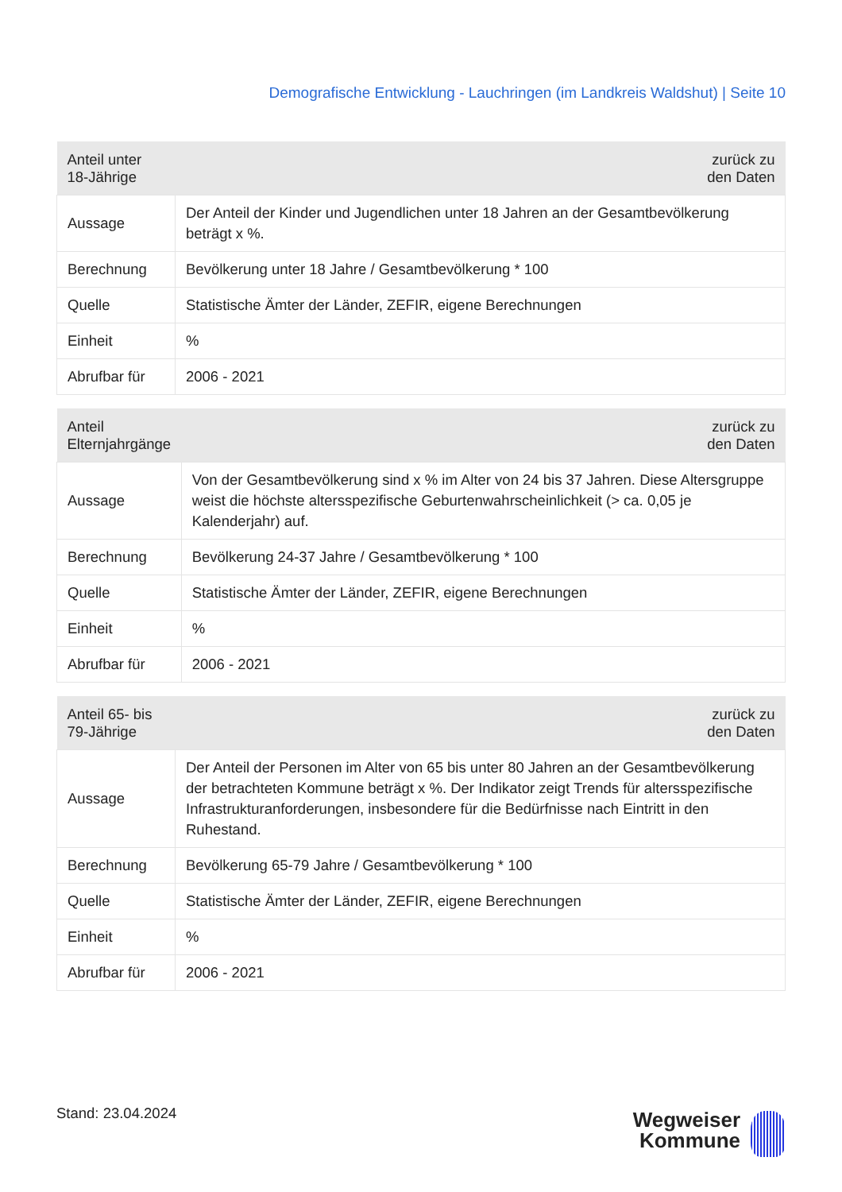Demografische Entwicklung - Lauchringen (im Landkreis Waldshut) | Seite 10
| Anteil unter 18-Jährige | zurück zu den Daten |
| --- | --- |
| Aussage | Der Anteil der Kinder und Jugendlichen unter 18 Jahren an der Gesamtbevölkerung beträgt x %. |
| Berechnung | Bevölkerung unter 18 Jahre / Gesamtbevölkerung * 100 |
| Quelle | Statistische Ämter der Länder, ZEFIR, eigene Berechnungen |
| Einheit | % |
| Abrufbar für | 2006 - 2021 |
| Anteil Elternjahrgänge | zurück zu den Daten |
| --- | --- |
| Aussage | Von der Gesamtbevölkerung sind x % im Alter von 24 bis 37 Jahren. Diese Altersgruppe weist die höchste altersspezifische Geburtenwahrscheinlichkeit (> ca. 0,05 je Kalenderjahr) auf. |
| Berechnung | Bevölkerung 24-37 Jahre / Gesamtbevölkerung * 100 |
| Quelle | Statistische Ämter der Länder, ZEFIR, eigene Berechnungen |
| Einheit | % |
| Abrufbar für | 2006 - 2021 |
| Anteil 65- bis 79-Jährige | zurück zu den Daten |
| --- | --- |
| Aussage | Der Anteil der Personen im Alter von 65 bis unter 80 Jahren an der Gesamtbevölkerung der betrachteten Kommune beträgt x %. Der Indikator zeigt Trends für altersspezifische Infrastrukturanforderungen, insbesondere für die Bedürfnisse nach Eintritt in den Ruhestand. |
| Berechnung | Bevölkerung 65-79 Jahre / Gesamtbevölkerung * 100 |
| Quelle | Statistische Ämter der Länder, ZEFIR, eigene Berechnungen |
| Einheit | % |
| Abrufbar für | 2006 - 2021 |
Stand: 23.04.2024
Wegweiser
Kommune